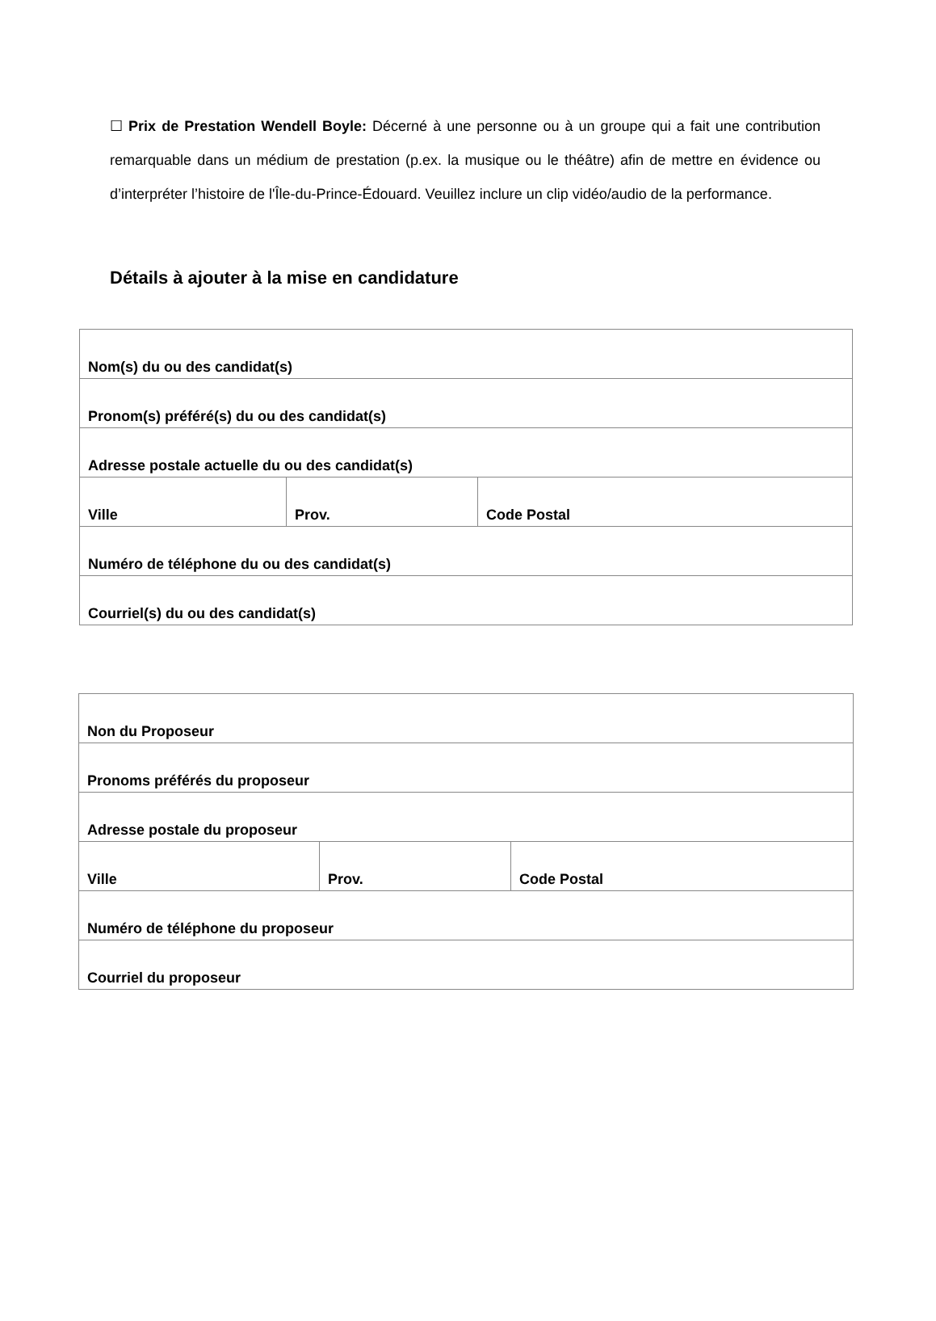☐ Prix de Prestation Wendell Boyle: Décerné à une personne ou à un groupe qui a fait une contribution remarquable dans un médium de prestation (p.ex. la musique ou le théâtre) afin de mettre en évidence ou d’interpréter l’histoire de l'Île-du-Prince-Édouard. Veuillez inclure un clip vidéo/audio de la performance.
Détails à ajouter à la mise en candidature
| Nom(s) du ou des candidat(s) | | |
| Pronom(s) préféré(s) du ou des candidat(s) | | |
| Adresse postale actuelle du ou des candidat(s) | | |
| Ville | Prov. | Code Postal |
| Numéro de téléphone du ou des candidat(s) | | |
| Courriel(s) du ou des candidat(s) | | |
| Non du Proposeur | | |
| Pronoms préférés du proposeur | | |
| Adresse postale du proposeur | | |
| Ville | Prov. | Code Postal |
| Numéro de téléphone du proposeur | | |
| Courriel du proposeur | | |